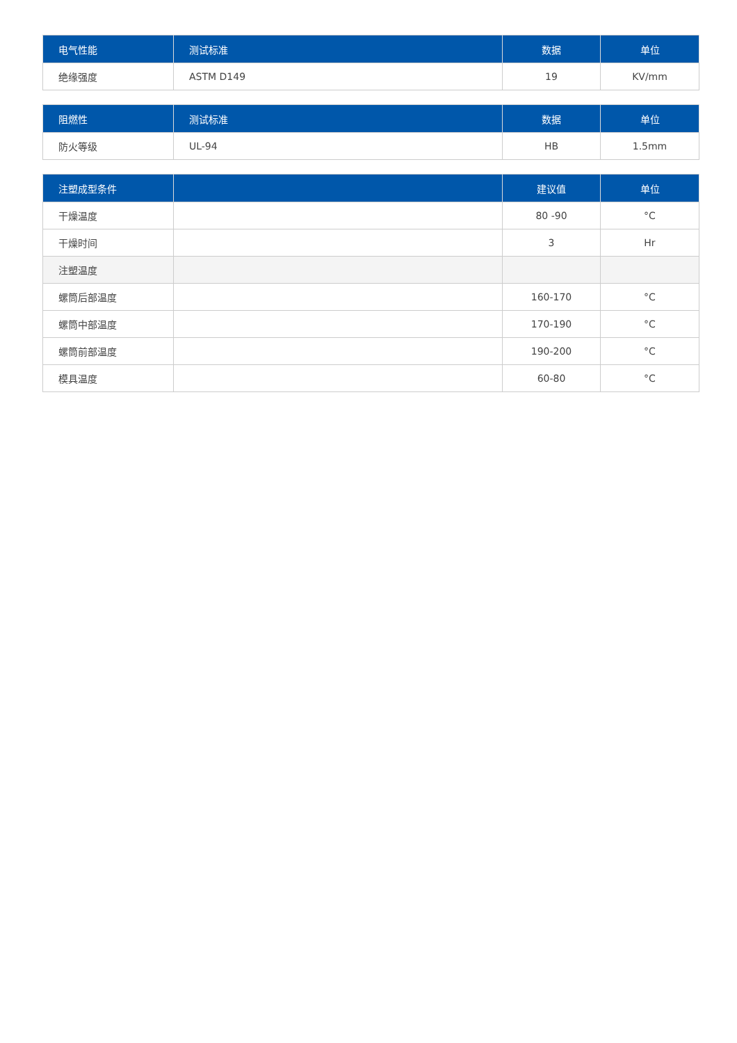| 电气性能 | 测试标准 | 数据 | 单位 |
| --- | --- | --- | --- |
| 绝缘强度 | ASTM D149 | 19 | KV/mm |
| 阻燃性 | 测试标准 | 数据 | 单位 |
| --- | --- | --- | --- |
| 防火等级 | UL-94 | HB | 1.5mm |
| 注塑成型条件 | | 建议值 | 单位 |
| --- | --- | --- | --- |
| 干燥温度 | | 80 -90 | °C |
| 干燥时间 | | 3 | Hr |
| 注塑温度 | | | |
| 螺筒后部温度 | | 160-170 | °C |
| 螺筒中部温度 | | 170-190 | °C |
| 螺筒前部温度 | | 190-200 | °C |
| 模具温度 | | 60-80 | °C |